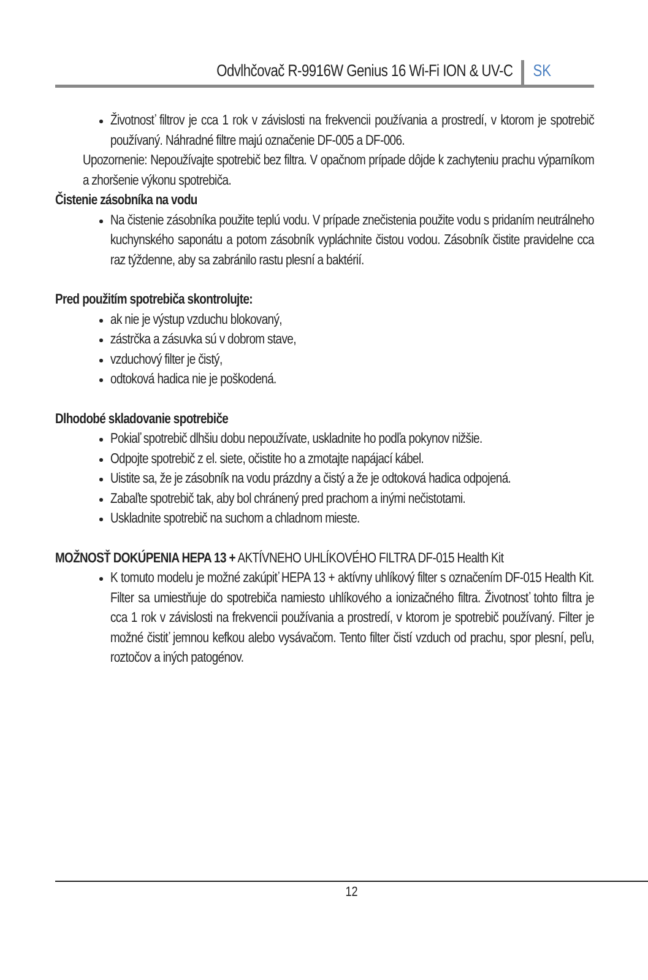Odvlhčovač R-9916W Genius 16 Wi-Fi ION & UV-C SK
Životnosť filtrov je cca 1 rok v závislosti na frekvencii používania a prostredí, v ktorom je spotrebič používaný. Náhradné filtre majú označenie DF-005 a DF-006.
Upozornenie: Nepoužívajte spotrebič bez filtra. V opačnom prípade dôjde k zachyteniu prachu výparníkom a zhoršenie výkonu spotrebiča.
Čistenie zásobníka na vodu
Na čistenie zásobníka použite teplú vodu. V prípade znečistenia použite vodu s pridaním neutrálneho kuchynského saponátu a potom zásobník vypláchnite čistou vodou. Zásobník čistite pravidelne cca raz týždenne, aby sa zabránilo rastu plesní a baktérií.
Pred použitím spotrebiča skontrolujte:
ak nie je výstup vzduchu blokovaný,
zástrčka a zásuvka sú v dobrom stave,
vzduchový filter je čistý,
odtoková hadica nie je poškodená.
Dlhodobé skladovanie spotrebiče
Pokiaľ spotrebič dlhšiu dobu nepoužívate, uskladnite ho podľa pokynov nižšie.
Odpojte spotrebič z el. siete, očistite ho a zmotajte napájací kábel.
Uistite sa, že je zásobník na vodu prázdny a čistý a že je odtoková hadica odpojená.
Zabaľte spotrebič tak, aby bol chránený pred prachom a inými nečistotami.
Uskladnite spotrebič na suchom a chladnom mieste.
MOŽNOSŤ DOKÚPENIA HEPA 13 + AKTÍVNEHO UHLÍKOVÉHO FILTRA DF-015 Health Kit
K tomuto modelu je možné zakúpiť HEPA 13 + aktívny uhlíkový filter s označením DF-015 Health Kit. Filter sa umiestňuje do spotrebiča namiesto uhlíkového a ionizačného filtra. Životnosť tohto filtra je cca 1 rok v závislosti na frekvencii používania a prostredí, v ktorom je spotrebič používaný. Filter je možné čistiť jemnou kefkou alebo vysávačom. Tento filter čistí vzduch od prachu, spor plesní, peľu, roztočov a iných patogénov.
12